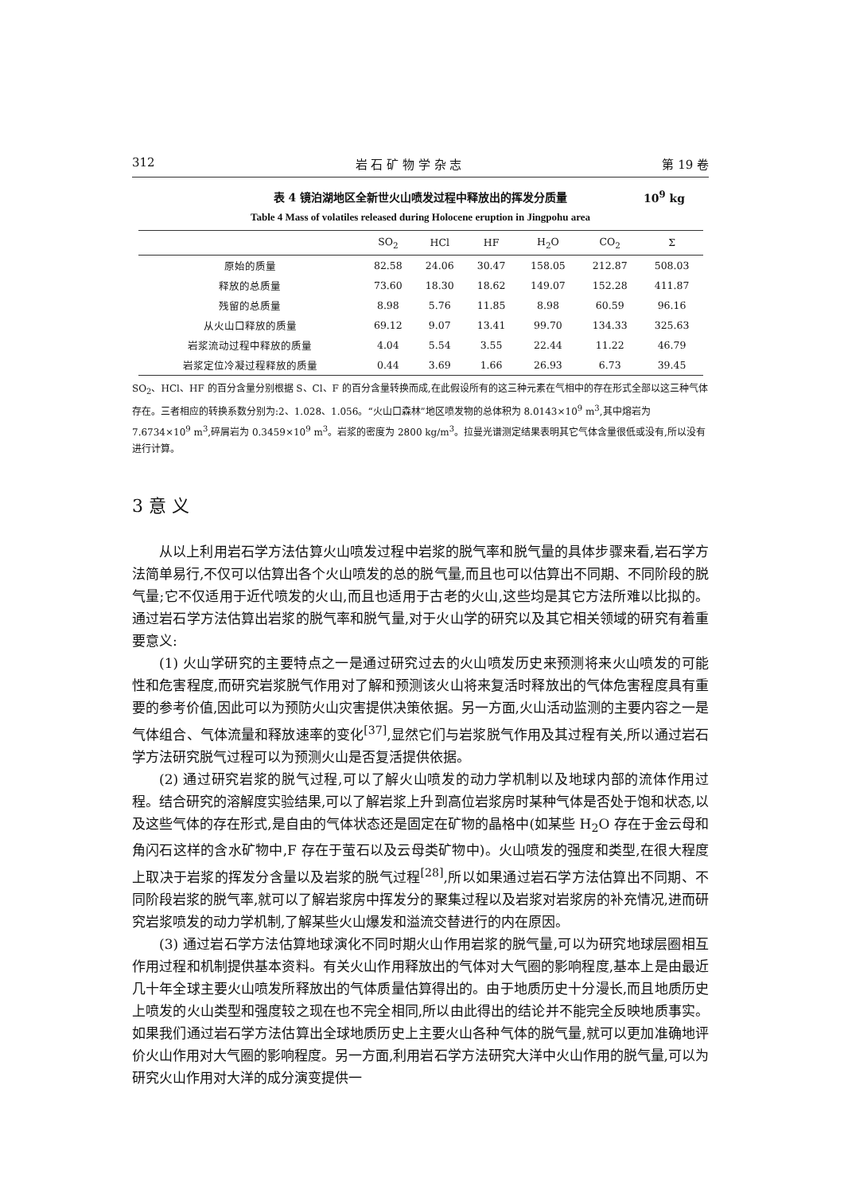312 岩 石 矿 物 学 杂 志 第 19 卷
表 4 镜泊湖地区全新世火山喷发过程中释放出的挥发分质量 10<sup>9</sup> kg
Table 4 Mass of volatiles released during Holocene eruption in Jingpohu area
| | SO<sub>2</sub> | HCl | HF | H<sub>2</sub>O | CO<sub>2</sub> | Σ |
| --- | --- | --- | --- | --- | --- | --- |
| 原始的质量 | 82.58 | 24.06 | 30.47 | 158.05 | 212.87 | 508.03 |
| 释放的总质量 | 73.60 | 18.30 | 18.62 | 149.07 | 152.28 | 411.87 |
| 残留的总质量 | 8.98 | 5.76 | 11.85 | 8.98 | 60.59 | 96.16 |
| 从火山口释放的质量 | 69.12 | 9.07 | 13.41 | 99.70 | 134.33 | 325.63 |
| 岩浆流动过程中释放的质量 | 4.04 | 5.54 | 3.55 | 22.44 | 11.22 | 46.79 |
| 岩浆定位冷凝过程释放的质量 | 0.44 | 3.69 | 1.66 | 26.93 | 6.73 | 39.45 |
SO<sub>2</sub>、HCl、HF 的百分含量分别根据 S、Cl、F 的百分含量转换而成,在此假设所有的这三种元素在气相中的存在形式全部以这三种气体存在。三者相应的转换系数分别为:2、1.028、1.056。“火山口森林”地区喷发物的总体积为 8.0143×10<sup>9</sup> m<sup>3</sup>,其中熔岩为 7.6734×10<sup>9</sup> m<sup>3</sup>,碎屑岩为 0.3459×10<sup>9</sup> m<sup>3</sup>。岩浆的密度为 2800 kg/m<sup>3</sup>。拉曼光谱测定结果表明其它气体含量很低或没有,所以没有进行计算。
3 意 义
从以上利用岩石学方法估算火山喷发过程中岩浆的脱气率和脱气量的具体步骤来看,岩石学方法简单易行,不仅可以估算出各个火山喷发的总的脱气量,而且也可以估算出不同期、不同阶段的脱气量;它不仅适用于近代喷发的火山,而且也适用于古老的火山,这些均是其它方法所难以比拟的。通过岩石学方法估算出岩浆的脱气率和脱气量,对于火山学的研究以及其它相关领域的研究有着重要意义:
(1) 火山学研究的主要特点之一是通过研究过去的火山喷发历史来预测将来火山喷发的可能性和危害程度,而研究岩浆脱气作用对了解和预测该火山将来复活时释放出的气体危害程度具有重要的参考价值,因此可以为预防火山灾害提供决策依据。另一方面,火山活动监测的主要内容之一是气体组合、气体流量和释放速率的变化<sup>[37]</sup>,显然它们与岩浆脱气作用及其过程有关,所以通过岩石学方法研究脱气过程可以为预测火山是否复活提供依据。
(2) 通过研究岩浆的脱气过程,可以了解火山喷发的动力学机制以及地球内部的流体作用过程。结合研究的溶解度实验结果,可以了解岩浆上升到高位岩浆房时某种气体是否处于饱和状态,以及这些气体的存在形式,是自由的气体状态还是固定在矿物的晶格中(如某些 H<sub>2</sub>O 存在于金云母和角闪石这样的含水矿物中,F 存在于萤石以及云母类矿物中)。火山喷发的强度和类型,在很大程度上取决于岩浆的挥发分含量以及岩浆的脱气过程<sup>[28]</sup>,所以如果通过岩石学方法估算出不同期、不同阶段岩浆的脱气率,就可以了解岩浆房中挥发分的聚集过程以及岩浆对岩浆房的补充情况,进而研究岩浆喷发的动力学机制,了解某些火山爆发和溢流交替进行的内在原因。
(3) 通过岩石学方法估算地球演化不同时期火山作用岩浆的脱气量,可以为研究地球层圈相互作用过程和机制提供基本资料。有关火山作用释放出的气体对大气圈的影响程度,基本上是由最近几十年全球主要火山喷发所释放出的气体质量估算得出的。由于地质历史十分漫长,而且地质历史上喷发的火山类型和强度较之现在也不完全相同,所以由此得出的结论并不能完全反映地质事实。如果我们通过岩石学方法估算出全球地质历史上主要火山各种气体的脱气量,就可以更加准确地评价火山作用对大气圈的影响程度。另一方面,利用岩石学方法研究大洋中火山作用的脱气量,可以为研究火山作用对大洋的成分演变提供一